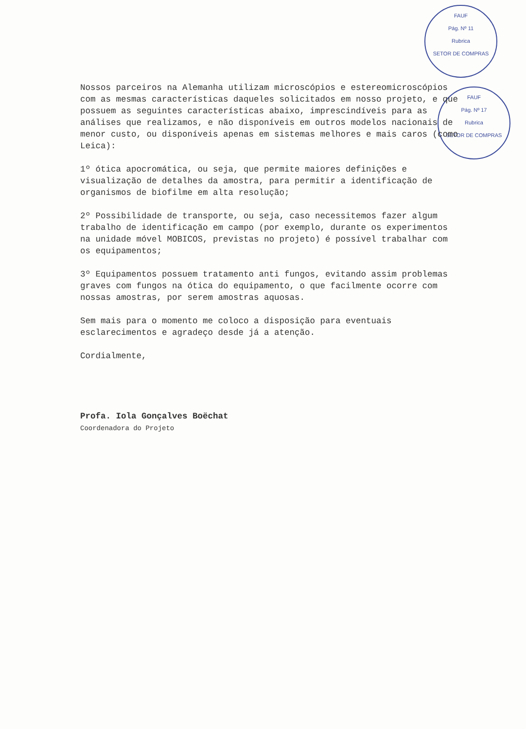FAUF
Pág. Nº 11
Rubrica
SETOR DE COMPRAS
FAUF
Pág. Nº 17
Rubrica
SETOR DE COMPRAS
Nossos parceiros na Alemanha utilizam microscópios e estereomicroscópios com as mesmas características daqueles solicitados em nosso projeto, e que possuem as seguintes características abaixo, imprescindíveis para as análises que realizamos, e não disponíveis em outros modelos nacionais de menor custo, ou disponíveis apenas em sistemas melhores e mais caros (como Leica):
1º ótica apocromática, ou seja, que permite maiores definições e visualização de detalhes da amostra, para permitir a identificação de organismos de biofilme em alta resolução;
2º Possibilidade de transporte, ou seja, caso necessitemos fazer algum trabalho de identificação em campo (por exemplo, durante os experimentos na unidade móvel MOBICOS, previstas no projeto) é possível trabalhar com os equipamentos;
3º Equipamentos possuem tratamento anti fungos, evitando assim problemas graves com fungos na ótica do equipamento, o que facilmente ocorre com nossas amostras, por serem amostras aquosas.
Sem mais para o momento me coloco a disposição para eventuais esclarecimentos e agradeço desde já a atenção.
Cordialmente,
Profa. Iola Gonçalves Boëchat
Coordenadora do Projeto